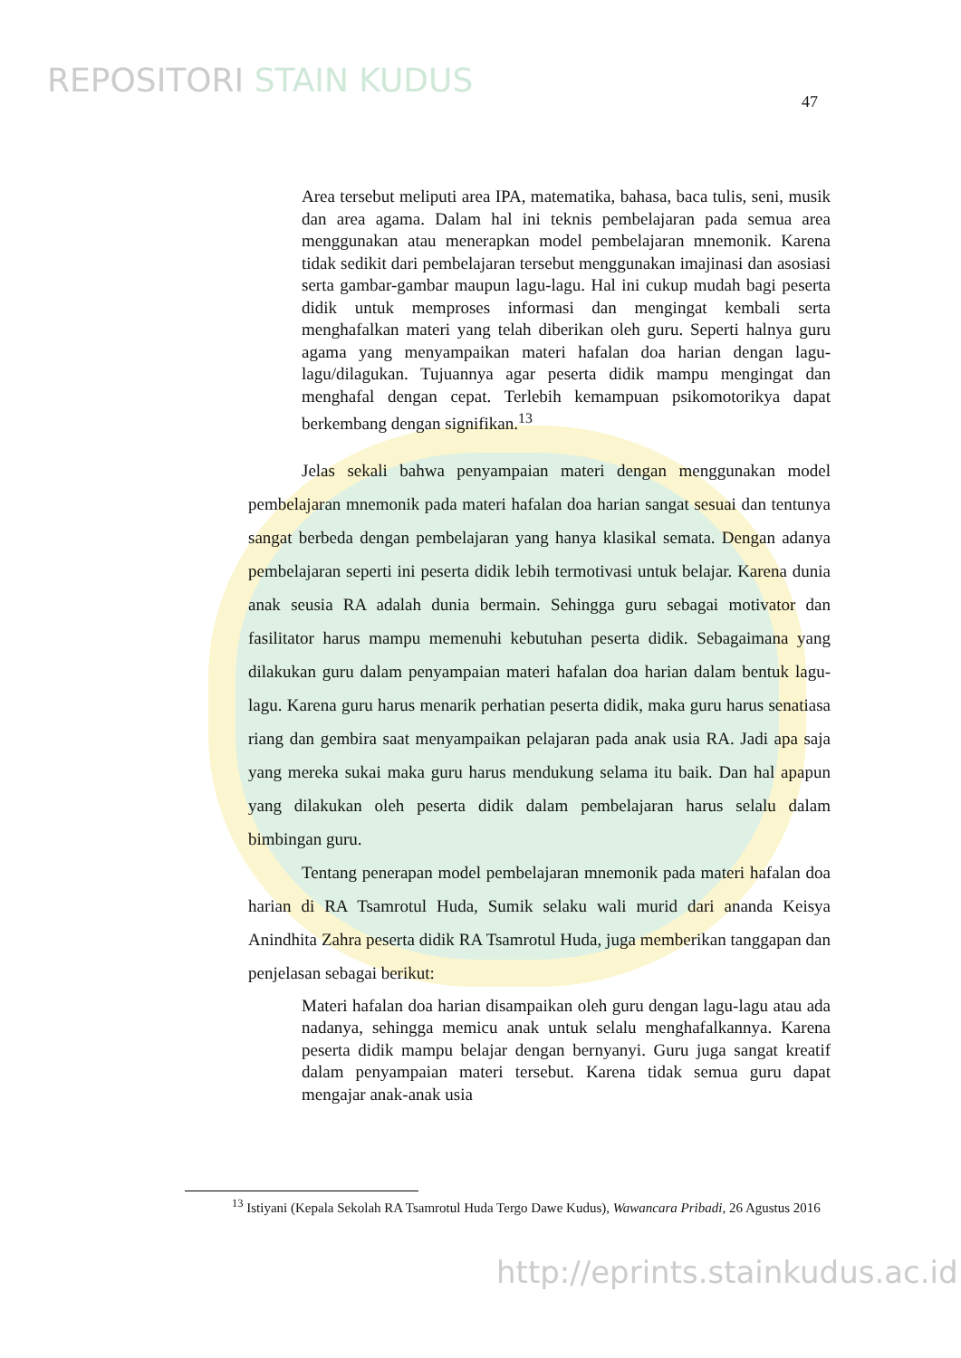REPOSITORI STAIN KUDUS
47
Area tersebut meliputi area IPA, matematika, bahasa, baca tulis, seni, musik dan area agama. Dalam hal ini teknis pembelajaran pada semua area menggunakan atau menerapkan model pembelajaran mnemonik. Karena tidak sedikit dari pembelajaran tersebut menggunakan imajinasi dan asosiasi serta gambar-gambar maupun lagu-lagu. Hal ini cukup mudah bagi peserta didik untuk memproses informasi dan mengingat kembali serta menghafalkan materi yang telah diberikan oleh guru. Seperti halnya guru agama yang menyampaikan materi hafalan doa harian dengan lagu-lagu/dilagukan. Tujuannya agar peserta didik mampu mengingat dan menghafal dengan cepat. Terlebih kemampuan psikomotorikya dapat berkembang dengan signifikan.<sup>13</sup>
Jelas sekali bahwa penyampaian materi dengan menggunakan model pembelajaran mnemonik pada materi hafalan doa harian sangat sesuai dan tentunya sangat berbeda dengan pembelajaran yang hanya klasikal semata. Dengan adanya pembelajaran seperti ini peserta didik lebih termotivasi untuk belajar. Karena dunia anak seusia RA adalah dunia bermain. Sehingga guru sebagai motivator dan fasilitator harus mampu memenuhi kebutuhan peserta didik. Sebagaimana yang dilakukan guru dalam penyampaian materi hafalan doa harian dalam bentuk lagu-lagu. Karena guru harus menarik perhatian peserta didik, maka guru harus senatiasa riang dan gembira saat menyampaikan pelajaran pada anak usia RA. Jadi apa saja yang mereka sukai maka guru harus mendukung selama itu baik. Dan hal apapun yang dilakukan oleh peserta didik dalam pembelajaran harus selalu dalam bimbingan guru.
Tentang penerapan model pembelajaran mnemonik pada materi hafalan doa harian di RA Tsamrotul Huda, Sumik selaku wali murid dari ananda Keisya Anindhita Zahra peserta didik RA Tsamrotul Huda, juga memberikan tanggapan dan penjelasan sebagai berikut:
Materi hafalan doa harian disampaikan oleh guru dengan lagu-lagu atau ada nadanya, sehingga memicu anak untuk selalu menghafalkannya. Karena peserta didik mampu belajar dengan bernyanyi. Guru juga sangat kreatif dalam penyampaian materi tersebut. Karena tidak semua guru dapat mengajar anak-anak usia
<sup>13</sup> Istiyani (Kepala Sekolah RA Tsamrotul Huda Tergo Dawe Kudus), Wawancara Pribadi, 26 Agustus 2016
http://eprints.stainkudus.ac.id